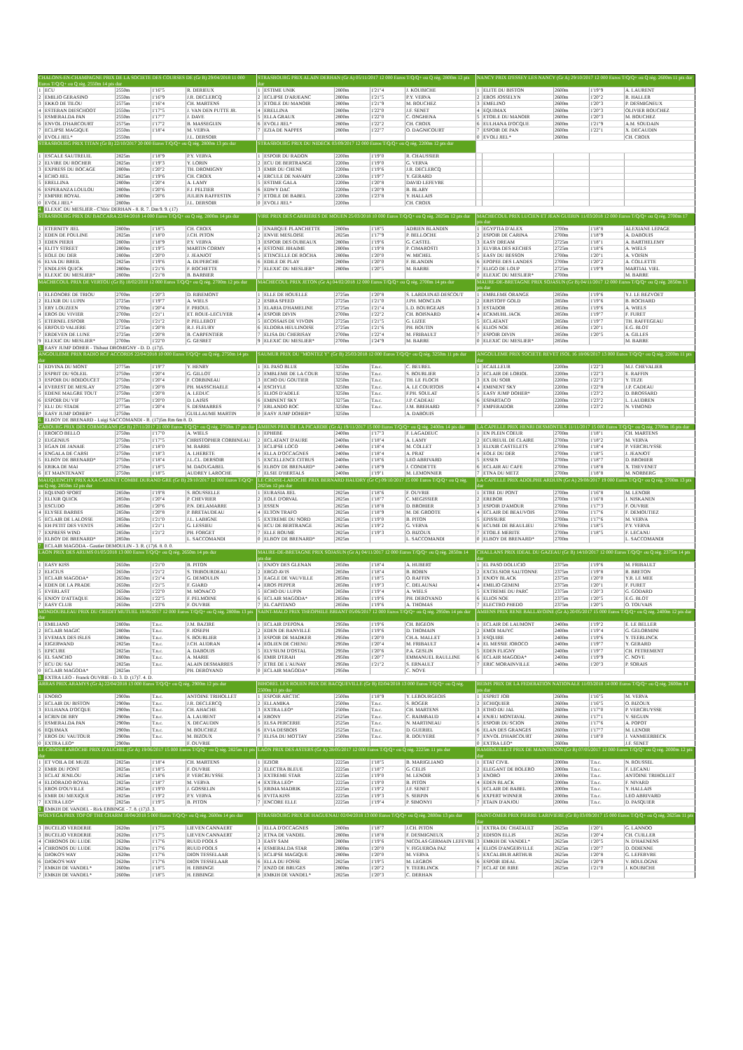| CHALONS-EN-CHAMPAGNE PRIX DE LA SOCIETE DES COURSES DE (Gr B) 29/04/2018 11 000 Euros T/Q/Q+ ou Q rég. 2550m 14 pts dur | | | | | STRASBOURG PRIX ALAIN DERHAN (Gr A) 05/11/2017 12 000 Euros T/Q/Q+ ou Q rég. 2800m 12 pts dur | | | | | NANCY PRIX D'ESSEY LES NANCY (Gr A) 29/10/2017 12 000 Euros T/Q/Q+ ou Q rég. 2600m 11 pts dur | | | | |
| 1 | ECU | 2550m | 1'16"5 | R. DERIEUX | 1 | ESTIME UNIK | 2800m | 1'21"4 | J. KOUBICHE | 1 | ELITE DU BISTON | 2600m | 1'19"9 | A. LAURENT |
| 2 | EMILIO GERASINO | 2550m | 1'16"9 | J.R. DECLERCQ | 2 | ECLIPSE D'ARJEANC | 2800m | 1'21"5 | P.Y. VERVA | 2 | EROS JOSSELYN | 2600m | 1'20"2 | R. HALLER |
| 3 | EKKO DE TILOU | 2575m | 1'16"4 | CH. MARTENS | 3 | ETOILE DU MANOIR | 2800m | 1'21"9 | M. BOUCHEZ | 3 | EMELINO | 2600m | 1'20"3 | P. DESMIGNEUX |
| 4 | ESTEBAN DIESCHOOT | 2550m | 1'17"5 | J. VAN DEN PUTTE JR. | 4 | ERELLINA | 2800m | 1'22"0 | J.F. SENET | 4 | EQUIMAX | 2600m | 1'20"3 | OLIVIER BOUCHEZ |
| 5 | ESMERALDA PAN | 2550m | 1'17"7 | J. DAVE | 5 | ELLA GRAUX | 2800m | 1'22"0 | C. ONGHENA | 5 | ETOILE DU MANOIR | 2600m | 1'20"3 | M. BOUCHEZ |
| 6 | ENVOL D'HARCOURT | 2575m | 1'17"2 | B. MASSEGUIN | 6 | EVOLI JIEL* | 2800m | 1'22"2 | CH. CROIX | 6 | EULHANA D'OCQUE | 2600m | 1'21"9 | A.M. SOUDAIN |
| 7 | ECLIPSE MAGIQUE | 2550m | 1'18"4 | M. VERVA | 7 | EZIA DE NAPPES | 2800m | 1'22"7 | O. DAGNICOURT | 7 | ESPOIR DE PAN | 2600m | 1'22"1 | X. DECAUDIN |
| 0 | EVOLI JIEL* | 2550m | | J.L. DERSOIR | | | | | | 0 | EVOLI JIEL* | 2600m | | CH. CROIX |
| STRASBOURG PRIX TITAN (Gr B) 22/10/2017 20 000 Euros T/Q/Q+ ou Q rég. 2800m 13 pts dur | | | | | STRASBOURG PRIX DU NIDECK 03/09/2017 12 000 Euros T/Q/Q+ ou Q rég. 2200m 12 pts dur | | | | | | | | | |
| 1 | ESCALE SAUTREUIL | 2825m | 1'18"9 | P.Y. VERVA | 1 | ESPOIR DU RADON | 2200m | 1'19"0 | R. CHAUSSIER | | | | | |
| 2 | ELVIRE DU ROCHER | 2825m | 1'19"3 | Y. LORIN | 2 | ECU DE BERTRANGE | 2200m | 1'19"0 | G. VERVA | | | | | |
| 3 | EXPRESS DU BOCAGE | 2800m | 1'20"2 | TH. DROMIGNY | 3 | EMIR DU CHENE | 2200m | 1'19"6 | J.R. DECLERCQ | | | | | |
| 4 | ECHO JIEL | 2825m | 1'19"6 | CH. CROIX | 4 | ERCULE DE NAVARY | 2200m | 1'19"7 | Y. GERARD | | | | | |
| 5 | ERELLINA | 2800m | 1'20"4 | A. LAMY | 5 | ESTIME GALA | 2200m | 1'20"8 | DAVID LEFEVRE | | | | | |
| 6 | ESPERANZA LOULOU | 2800m | 1'20"6 | F.J. PELTIER | 6 | EDWY DAC | 2200m | 1'20"9 | B. BLARY | | | | | |
| 7 | EMPIRE ROYAL | 2800m | 1'20"6 | JULIEN RAFFESTIN | 7 | ETOILE DE BABEL | 2200m | 1'23"8 | Y. HALLAIS | | | | | |
| 0 | EVOLI JIEL* | 2800m | | J.L. DERSOIR | 0 | EVOLI JIEL* | 2200m | | CH. CROIX | | | | | |
| 4 | ELEXIC DU MESLIER - C?dric DERHAN - 8. R. 7. Dm 9. 9. (17) | | | | | | | | | | | | | |
| STRASBOURG PRIX DU BACCARA 22/04/2018 14 000 Euros T/Q/Q+ ou Q rég. 2800m 14 pts dur | | | | | VIRE PRIX DES CARRIERES DE MOUEN 25/03/2018 10 000 Euros T/Q/Q+ ou Q rég. 2825m 12 pts dur | | | | | MACHECOUL PRIX LUCIEN ET JEAN GUERIN 11/03/2018 12 000 Euros T/Q/Q+ ou Q rég. 2700m 17 pts dur | | | | |
| 1 | ETERNITY JIEL | 2800m | 1'18"5 | CH. CROIX | 1 | ENARQUE PLANCHETTE | 2800m | 1'18"5 | ADRIEN BLANDIN | 1 | EGYPTIA D'ALEX | 2700m | 1'18"8 | ALEXIANE LEPAGE |
| 2 | EDEN DE POULINE | 2825m | 1'18"0 | J.CH. PITON | 2 | ENVIE MESLOISE | 2825m | 1'17"9 | P. BELLOCHE | 2 | ESPOIR DE CARINA | 2700m | 1'18"9 | A. DABOUIS |
| 3 | EDEN PIERJI | 2800m | 1'18"9 | P.Y. VERVA | 3 | ESPOIR DES OUBEAUX | 2800m | 1'19"6 | G. CASTEL | 3 | EASY DREAM | 2725m | 1'18"1 | A. BARTHELEMY |
| 4 | ELITY STREET | 2800m | 1'19"5 | MARTIN CORMY | 4 | ESTONIE JIHAIME | 2800m | 1'19"8 | P. CIMAROSTI | 3 | ELVIRA DES KECHES | 2725m | 1'18"6 | A. WIELS |
| 5 | EOLE DU DER | 2800m | 1'20"0 | J. JEANJOT | 5 | ETINCELLE DE ROCHA | 2800m | 1'20"0 | W. MICHEL | 5 | EASY DU BESSON | 2700m | 1'20"1 | A. VOISIN |
| 6 | ELVA DU BREIL | 2825m | 1'19"6 | A. DUPERCHE | 6 | EDILE DE PLAY | 2800m | 1'20"0 | F. BLANDIN | 6 | EPOPEE DES LANDES | 2700m | 1'20"2 | A. COLLETTE |
| 7 | ENDLESS QUICK | 2800m | 1'21"6 | F. ROCHETTE | 7 | ELEXIC DU MESLIER* | 2800m | 1'20"5 | M. BARRE | 7 | ELIGO DE LOUP | 2725m | 1'19"9 | MARTIAL VIEL |
| 8 | ELEXIC DU MESLIER* | 2800m | 1'21"8 | B. BARBIER | | | | | | 0 | ELEXIC DU MESLIER* | 2700m | | M. BARRE |
| MACHECOUL PRIX DE VERTOU (Gr B) 18/02/2018 12 000 Euros T/Q/Q+ ou Q rég. 2700m 12 pts dur | | | | | MACHECOUL PRIX JETON (Gr A) 04/02/2018 12 000 Euros T/Q/Q+ ou Q rég. 2700m 14 pts dur | | | | | MAURE-DE-BRETAGNE PRIX SOJASUN (Gr B) 04/11/2017 12 000 Euros T/Q/Q+ ou Q rég. 2850m 13 pts dur | | | | |
| 1 | ELEONORE DE TRIOU | 2700m | 1'20"3 | D. RIBEMONT | 1 | ELLE DE HOUELLE | 2725m | 1'20"8 | S. LARDUINAT-DESCOUT | 1 | EMBLEME ORANGE | 2850m | 1'19"6 | Y.J. LE BEZVOET |
| 2 | ELIXIR DU LUPIN | 2725m | 1'19"7 | A. WIELS | 2 | ESIRA SPEED | 2725m | 1'21"0 | J.PH. MONCLIN | 2 | ERISTOFF GOLD | 2850m | 1'19"6 | B. ROCHARD |
| 3 | ERY LOUZEEN | 2700m | 1'20"4 | F. PRIOUL | 3 | ELARIA D'HAMELINE | 2725m | 1'21"4 | L.D. BOURGEAIS | 3 | ESTADOR | 2850m | 1'19"6 | A. WIELS |
| 4 | EROS DU VIVIER | 2700m | 1'21"1 | ET. ROUE-LECUYER | 4 | ESPOIR DIVIN | 2700m | 1'22"2 | CH. BOISNARD | 4 | ECKMUHL JACK | 2850m | 1'19"7 | F. FURET |
| 5 | ETERNEL ESPOIR | 2700m | 1'21"2 | P. PELLEROT | 5 | ECOSSAIS DE VIVOIN | 2725m | 1'21"5 | G. LIZEE | 5 | ECLATANT | 2850m | 1'19"7 | TH. RAFFEGEAU |
| 6 | ERFOUD VALIERE | 2725m | 1'20"8 | R.J. FLEURY | 6 | ELDORA HEULINOISE | 2725m | 1'21"6 | PH. BOUTIN | 6 | ELIOS NOE | 2850m | 1'20"1 | E.G. BLOT |
| 7 | ERDEVEN DE LUNE | 2725m | 1'20"8 | B. CARPENTIER | 7 | ELISA DU CHERISAY | 2700m | 1'22"4 | M. FRIBAULT | 7 | ESPOIR DIVIN | 2850m | 1'20"5 | A. GILLES |
| 9 | ELEXIC DU MESLIER* | 2700m | 1'22"0 | G. GESRET | 9 | ELEXIC DU MESLIER* | 2700m | 1'24"9 | M. BARRE | 0 | ELEXIC DU MESLIER* | 2850m | | M. BARRE |
| 5 | EASY JUMP DOHER - Thibaut DROMIGNY - D. D. (17)5. | | | | | | | | | | | | | |
| ANGOULEME PRIX RADIO RCF ACCORDS 22/04/2018 10 000 Euros T/Q/Q+ ou Q rég. 2750m 14 pts dur | | | | | SAUMUR PRIX DU "MONTEZ Y" (Gr B) 25/03/2018 12 000 Euros T/Q/Q+ ou Q rég. 3250m 11 pts dur | | | | | ANGOULEME PRIX SOCIETE REVET ISOL 16 18/06/2017 13 000 Euros T/Q/Q+ ou Q rég. 2200m 11 pts dur | | | | |
| 1 | EDVINA DU MONT | 2775m | 1'19"7 | Y. HENRY | 1 | EL PASO BLUE | 3250m | T.n.c. | C. BEUREL | 1 | ECAILLEUR | 2200m | 1'22"3 | M.J. CHEVALIER |
| 2 | ESPRIT DU SOLEIL | 2750m | 1'20"4 | G. GILLOT | 2 | EMBLEME DE LA COUR | 3250m | T.n.c. | S. BOURLIER | 2 | ECLAIR DE LORIOL | 2200m | 1'22"3 | E. RAFFIN |
| 3 | ESPOIR DU BOIDOUCET | 2750m | 1'20"4 | F. CORBINEAU | 3 | ECHO DU GOUTIER | 3250m | T.n.c. | TH. LE FLOCH | 3 | EX DU SOIR | 2200m | 1'22"3 | Y. TEZE |
| 4 | EVEREST DE MESLAY | 2750m | 1'20"8 | PH. MASSCHAELE | 4 | ESCHYLE | 3250m | T.n.c. | A. LE COURTOIS | 4 | EMINENT SKY | 2200m | 1'22"8 | J.P. CADEAU |
| 5 | EDENE MALGRE TOUT | 2750m | 1'20"8 | A. LEDUC | 5 | ELIOS D'ADELE | 3250m | T.n.c. | F.PH. SOULAT | 5 | EASY JUMP DOHER* | 2200m | 1'23"2 | D. BROSSARD |
| 6 | ESPOIR DU VIF | 2775m | 1'20"0 | D. LAISIS | 6 | EMINENT SKY | 3275m | T.n.c. | J.P. CADEAU | 6 | ESPARTACO | 2200m | 1'23"2 | L. LAUDREN |
| 7 | ELU DU STADE | 2775m | 1'20"4 | S. DESMARRES | 7 | ERLANDO ROC | 3250m | T.n.c. | J.M. BREHARD | 7 | EMPERADOR | 2200m | 1'23"2 | N. VIMOND |
| 0 | EASY JUMP DOHER* | 2750m | | GUILLAUME MARTIN | 0 | EASY JUMP DOHER* | 3250m | | A. DABOUIS | | | | | |
| 6 | ELBOY DE BRENARD - Luigi SACCOMANDI - R. (17)5m Rm 6m 8. D. | | | | | | | | | | | | | |
| CABOURG PRIX DES CORMORANS (Gr B) 27/11/2017 21 000 Euros T/Q/Q+ ou Q rég. 2750m 17 pts dur | | | | | AMIENS PRIX DE LA PICARDIE (Gr A) 19/11/2017 15 000 Euros T/Q/Q+ ou Q rég. 2400m 14 pts dur | | | | | LA CAPELLE PRIX HENRI DESMONTILS 11/11/2017 15 000 Euros T/Q/Q+ ou Q rég. 2700m 16 pts dur | | | | |
| 1 | EROICO BELLO | 2750m | 1'17"0 | A. WIELS | 1 | EPHEBE | 2400m | 1'17"3 | F. LAGADEUC | 1 | EN PLEIN COEUR | 2700m | 1'18"1 | CH. MARTENS |
| 2 | EUGENIUS | 2750m | 1'17"5 | CHRISTOPHER CORBINEAU | 2 | ECLATANT D'AURE | 2400m | 1'18"4 | A. LAMY | 2 | ECUREUIL DE CLAIRE | 2700m | 1'18"2 | M. VERVA |
| 3 | EGAN DE JANAIE | 2750m | 1'18"0 | M. BARRE | 3 | ECLIPSE LOCO | 2400m | 1'18"4 | M. COLLET | 3 | ELIXIR CASTELETS | 2700m | 1'18"4 | P. VERCRUYSSE |
| 4 | ENGALA DE CARSI | 2750m | 1'18"3 | A. LHERETE | 4 | ELLA D'OCCAGNES | 2400m | 1'18"4 | A. PRAT | 4 | EOLE DU DER | 2700m | 1'18"5 | J. JEANJOT |
| 5 | ELBOY DE BRENARD* | 2750m | 1'18"4 | J.L.CL. DERSOIR | 5 | EXCELLENCE CITRUS | 2400m | 1'18"6 | LEO ABRIVARD | 5 | ESSEN | 2700m | 1'18"7 | D. BROHIER |
| 6 | ERIKA DE MAI | 2750m | 1'18"5 | M. DAOUGABEL | 6 | ELBOY DE BRENARD* | 2400m | 1'18"9 | J. CONDETTE | 6 | ECLAIR AU CAFE | 2700m | 1'18"8 | X. THEVENET |
| 6 | ET MAINTENANT | 2750m | 1'18"5 | AUDREY LAROCHE | 7 | ELSIE D'HERTALS | 2400m | 1'19"1 | M. LEMONNIER | 7 | ETNA DU METZ | 2700m | 1'18"8 | M. NORBERG |
| MAUQUENCHY PRIX AXA CABINET COMBE DURAND GRE (Gr B) 29/10/2017 12 000 Euros T/Q/Q+ ou Q rég. 2850m 12 pts dur | | | | | LE CROISE-LAROCHE PRIX BERNARD HAUDRY (Gr C) 09/10/2017 15 000 Euros T/Q/Q+ ou Q rég. 2825m 12 pts dur | | | | | LA CAPELLE PRIX ADOLPHE ARDUIN (Gr A) 29/08/2017 19 000 Euros T/Q/Q+ ou Q rég. 2700m 13 pts dur | | | | |
| 1 | EQUINIO SPORT | 2850m | 1'19"8 | S. ROUSSELLE | 1 | EURASIA JIEL | 2825m | 1'18"6 | F. OUVRIE | 1 | ETRE DU PONT | 2700m | 1'16"8 | M. LENOIR |
| 2 | ELIXIR QUICK | 2850m | 1'20"4 | P. CHEVRIER | 2 | EOLE D'ORVAL | 2825m | 1'18"7 | C. MEGISSIER | 2 | EREBOR | 2700m | 1'16"8 | J. NISKANEN |
| 3 | ESCUDO | 2850m | 1'20"6 | P.N. DELAMARRE | 3 | ESSEN | 2825m | 1'18"8 | D. BROHIER | 3 | ESPOIR D'AMOUR | 2700m | 1'17"3 | F. OUVRIE |
| 4 | ELYSEE BARBES | 2850m | 1'20"8 | P. BRETAUDEAU | 4 | ELTON TRAFO | 2825m | 1'18"9 | M. DE GROOTE | 4 | ECLAIR DE BEAUVOIS | 2700m | 1'17"6 | F. DEMOUTIEZ |
| 5 | ECLAIR DE LALOSSE | 2850m | 1'21"0 | J.L. LABIGNE | 5 | EXTREME DU NORD | 2825m | 1'19"0 | B. PITON | 5 | EPISSURE | 2700m | 1'17"6 | M. VERVA |
| 6 | EH PETIT DES VENTS | 2850m | 1'21"1 | G. LESSIEU | 6 | ECU DE BERTRANGE | 2825m | 1'19"2 | G. VERVA | 6 | ECUME DE BEAULIEU | 2700m | 1'18"5 | P.Y. VERVA |
| 7 | EXPRESS WIND | 2850m | 1'21"2 | PH. FORGET | 7 | ELLE BOUME | 2825m | 1'19"3 | O. BIZOUX | 7 | ETOILE MERITE | 2700m | 1'18"5 | F. LECANU |
| 0 | ELBOY DE BRENARD* | 2850m | | L. SACCOMANDI | 0 | ELBOY DE BRENARD* | 2825m | | L. SACCOMANDI | 0 | ELBOY DE BRENARD* | 2700m | | L. SACCOMANDI |
| 7 | ECLAIR MAGODA - Gautier DEMOULIN - 3. R. (17)6. 8. 0. 0. | | | | | | | | | | | | | |
| LAON PRIX DES ARUMS 01/05/2018 13 000 Euros T/Q/Q+ ou Q rég. 2650m 14 pts dur | | | | | MAURE-DE-BRETAGNE PRIX SOJASUN (Gr A) 04/11/2017 12 000 Euros T/Q/Q+ ou Q rég. 2850m 14 pts dur | | | | | CHALLANS PRIX IDEAL DU GAZEAU (Gr B) 14/10/2017 12 000 Euros T/Q/Q+ ou Q rég. 2375m 14 pts dur | | | | |
| 1 | EASY KISS | 2650m | 1'21"0 | B. PITON | 1 | ENJOY DES GLENAN | 2850m | 1'18"4 | A. HUBERT | 1 | EL PASO DOLUCIO | 2375m | 1'19"6 | M. FRIBAULT |
| 2 | ELICIUS | 2650m | 1'21"2 | S. TRIBOURDEAU | 2 | ERGO AVIS | 2850m | 1'18"4 | B. ROBIN | 2 | EXCELSIOR SAUTONNE | 2375m | 1'19"8 | R. BRETON |
| 3 | ECLAIR MAGODA* | 2650m | 1'21"4 | G. DEMOULIN | 3 | EAGLE DE VAUVILLE | 2850m | 1'18"5 | O. RAFFIN | 3 | ENJOY BLACK | 2375m | 1'20"0 | Y.R. LE MEE |
| 4 | EDEN DE LA PRADE | 2650m | 1'21"5 | F. GIARD | 4 | EROS PEPPER | 2850m | 1'19"3 | C. DELAUNAI | 4 | EMILIO GEMINI | 2375m | 1'20"1 | F. FURET |
| 5 | EVERLAST | 2650m | 1'22"0 | M. MONACO | 5 | ECHO DU LUPIN | 2850m | 1'19"4 | A. WIELS | 5 | EXTREME DU PARC | 2375m | 1'20"3 | G. GODARD |
| 6 | ENJOY D'ATTAQUE | 2650m | 1'22"5 | F. PELMOINE | 6 | ECLAIR MAGODA* | 2850m | 1'19"6 | PH. DEROYAND | 6 | ELIOS NOE | 2375m | 1'20"5 | E.G. BLOT |
| 7 | EASY CLUB | 2650m | 1'23"6 | F. OUVRIE | 7 | EL CAPITANO | 2850m | 1'19"6 | A. THOMAS | 7 | ELECTRO PHEDO | 2375m | 1'20"5 | O. TOUVAIS |
| MONDOUBLEAU PRIX DU CREDIT MUTUEL 18/06/2017 12 000 Euros T/Q/Q+ ou Q rég. 2800m 13 pts dur | | | | | SAINT-MALO PRIX THEOPHILE BRIANT 05/06/2017 12 000 Euros T/Q/Q+ ou Q rég. 2950m 14 pts dur | | | | | AMIENS PRIX RENE BALLAVOINE (Gr A) 20/05/2017 15 000 Euros T/Q/Q+ ou Q rég. 2400m 12 pts dur | | | | |
| 1 | EMILIANO | 2800m | T.n.c. | J.M. BAZIRE | 1 | ECLAIR D'EPONA | 2950m | 1'19"6 | CH. BIGEON | 1 | ECLAIR DE LAUMONT | 2400m | 1'19"2 | E. LE BELLER |
| 2 | ECLAIR MAGIC | 2800m | T.n.c. | F. JOSEPH | 2 | EDEN DE BANVILLE | 2950m | 1'19"6 | D. THOMAIN | 2 | EMOI MAJYC | 2400m | 1'19"4 | G. GELORMINI |
| 3 | EVEMAX DES ISLES | 2800m | T.n.c. | S. BOURLIER | 3 | ESPOIR DE MADKER | 2950m | 1'20"0 | CH.A. MALLET | 3 | ESQUIRE | 2400m | 1'19"6 | Y. TEERLINCK |
| 4 | EIGERWAND | 2825m | T.n.c. | J.CH. AUDRAN | 4 | EOLIEN DE CHENU | 2950m | 1'20"4 | M. FRIBAULT | 4 | EL MESSIE JOROCO | 2400m | 1'19"7 | Y. GERARD |
| 5 | EPICURE | 2825m | T.n.c. | A. DABOUIS | 5 | ELYSIUM D'OSTAL | 2950m | 1'20"6 | P.A. GESLIN | 5 | EDEN FLIGNY | 2400m | 1'19"7 | CH. PETREMENT |
| 6 | EL SANCHO | 2800m | T.n.c. | A. MARIE | 6 | EMIR D'ERAH | 2950m | 1'20"7 | EMMANUEL RAULLINE | 6 | ECLAIR MAGODA* | 2400m | 1'19"9 | C. NOVE |
| 7 | ECU DU SAJ | 2825m | T.n.c. | ALAIN DESMARRES | 7 | ETRE DE L'AUNAY | 2950m | 1'21"2 | S. ERNAULT | 7 | ERIC MORAINVILLE | 2400m | 1'20"3 | P. SORAIS |
| 0 | ECLAIR MAGODA* | 2825m | | PH. DEROYAND | 0 | ECLAIR MAGODA* | 2950m | | C. NOVE | | | | | |
| 8 | EXTRA LEO - Franck OUVRIE - D. 3. D. (17)7. 4. D. | | | | | | | | | | | | | |
| ARRAS PRIX ARAMYS (Gr A) 22/04/2018 13 000 Euros T/Q/Q+ ou Q rég. 2900m 12 pts dur | | | | | BIHOREL LES ROUEN PRIX DE BACQUEVILLE (Gr B) 02/04/2018 13 000 Euros T/Q/Q+ ou Q rég. 2500m 11 pts dur | | | | | REIMS PRIX DE LA FEDERATION NATIONALE 11/03/2018 14 000 Euros T/Q/Q+ ou Q rég. 2600m 14 pts dur | | | | |
| 1 | ENORO | 2900m | T.n.c. | ANTOINE TRIHOLLET | 1 | ESPOIR ARCTIC | 2500m | 1'18"9 | Y. LEBOURGEOIS | 1 | ESPRIT JOB | 2600m | 1'16"5 | M. VERVA |
| 2 | ECLAIR DU BISTON | 2900m | T.n.c. | J.R. DECLERCQ | 2 | ELLAMIKA | 2500m | T.n.c. | S. ROGER | 2 | ECHIQUIER | 2600m | 1'16"5 | O. BIZOUX |
| 3 | EULHANA D'OCQUE | 2900m | T.n.c. | CH. AHACHE | 3 | EXTRA LEO* | 2500m | T.n.c. | CH. MARTENS | 3 | ETHO DU JAL | 2600m | 1'17"0 | P. VERCRUYSSE |
| 4 | ECRIN DE BRY | 2900m | T.n.c. | A. LAURENT | 4 | EBONY | 2525m | T.n.c. | C. RAIMBAUD | 4 | ENJEU MONTAVAL | 2600m | 1'17"1 | V. SEGUIN |
| 5 | ESMERALDA PAN | 2900m | T.n.c. | X. DECAUDIN | 5 | ELSA PERCERIE | 2525m | T.n.c. | N. MARTINEAU | 5 | ESPOIR DU SCION | 2600m | 1'17"6 | A. POPOT |
| 6 | EQUIMAX | 2900m | T.n.c. | M. BOUCHEZ | 6 | EVIA DESBOIS | 2525m | T.n.c. | D. GUERIEL | 6 | ELAN DES GRANGES | 2600m | 1'17"7 | M. LENOIR |
| 7 | EROS DU VAUTOUR | 2900m | T.n.c. | M. BIZOUX | 7 | ELISA DU MOTTAY | 2500m | T.n.c. | R. DOUYERE | 7 | ENVOL D'HARCOURT | 2600m | 1'18"0 | J. VANMEERBECK |
| 0 | EXTRA LEO* | 2900m | | F. OUVRIE | | | | | | 0 | EXTRA LEO* | 2600m | | J.F. SENET |
| LE CROISE-LAROCHE PRIX D'AUCHEL (Gr A) 19/06/2017 15 000 Euros T/Q/Q+ ou Q rég. 2825m 11 pts dur | | | | | LAON PRIX DES ASTERS (Gr A) 28/05/2017 12 000 Euros T/Q/Q+ ou Q rég. 2225m 11 pts dur | | | | | RAMBOUILLET PRIX DE MAINTENON (Gr B) 07/05/2017 12 000 Euros T/Q/Q+ ou Q rég. 2000m 12 pts dur | | | | |
| 1 | ET VOILA DE MUZE | 2825m | 1'18"4 | CH. MARTENS | 1 | EZIOR | 2225m | 1'18"5 | B. MARIGLIANO | 1 | ETAT CIVIL | 2000m | T.n.c. | N. ROUSSEL |
| 2 | EMIR DU PONT | 2825m | 1'18"5 | F. OUVRIE | 2 | ELECTRA BLEUE | 2225m | 1'18"7 | G. CELIS | 2 | ELEGANT DE BOLERO | 2000m | T.n.c. | F. LECANU |
| 3 | ECLAT JENILOU | 2825m | 1'18"6 | P. VERCRUYSSE | 3 | EXTREME STAR | 2225m | 1'19"0 | M. LENOIR | 3 | ENORO | 2000m | T.n.c. | ANTOINE TRIHOLLET |
| 4 | ELDORADO ROYAL | 2825m | 1'18"7 | M. VERVA | 4 | EXTRA LEO* | 2225m | 1'19"0 | B. PITON | 4 | EDEN BLACK | 2000m | T.n.c. | F. NIVARD |
| 5 | EROS D'OUVILLE | 2825m | 1'19"0 | J. GOSSELIN | 5 | ERIMA MADRIK | 2225m | 1'19"2 | J.F. SENET | 5 | ECLAIR DE BABEL | 2000m | T.n.c. | Y. HALLAIS |
| 6 | EMIR DU MEXIQUE | 2825m | 1'19"2 | P.Y. VERVA | 6 | EVITA KISS | 2225m | 1'19"3 | S. SERPIN | 6 | EXPERT WINNER | 2000m | T.n.c. | LEO ABRIVARD |
| 7 | EXTRA LEO* | 2825m | 1'19"5 | B. PITON | 7 | ENCORE ELLE | 2225m | 1'19"4 | P. SIMONYI | 7 | ETAIN D'ANJOU | 2000m | T.n.c. | D. PASQUIER |
| 9 | EMKIH DE VANDEL - Rick EBBINGE - 7. 8. (17)3. 3. | | | | | | | | | | | | | |
| WOLVEGA PRIX TOP OF THE CHARM 18/04/2018 5 000 Euros T/Q/Q+ ou Q rég. 2600m 14 pts dur | | | | | STRASBOURG PRIX DE HAGUENAU 02/04/2018 13 000 Euros T/Q/Q+ ou Q rég. 2800m 13 pts dur | | | | | SAINT-OMER PRIX PIERRE LARIVIERE (Gr B) 03/09/2017 15 000 Euros T/Q/Q+ ou Q rég. 2625m 11 pts dur | | | | |
| 3 | BUCELIO VERDERIE | 2620m | 1'17"5 | LIEVEN CANNAERT | 1 | ELLA D'OCCAGNES | 2800m | 1'18"7 | J.CH. PITON | 1 | EXTRA DU CHATAULT | 2625m | 1'20"1 | G. LANNOO |
| 3 | BUCELIO VERDERIE | 2620m | 1'17"5 | LIEVEN CANNAERT | 2 | ETNA DE VANDEL | 2800m | 1'18"8 | F. DESMIGNEUX | 2 | EDISON ELLIS | 2625m | 1'20"4 | CH. CUILLER |
| 4 | CHRONOS DU LUDE | 2620m | 1'17"6 | RUUD POOLS | 3 | EASY SAM | 2800m | 1'19"6 | NICOLAS GERMAIN LEFEVRE | 3 | EMKIH DE VANDEL* | 2625m | 1'20"5 | N. D'HAENENS |
| 4 | CHRONOS DU LUDE | 2620m | 1'17"6 | RUUD POOLS | 4 | ESMERALDA STAR | 2800m | 1'20"0 | V. FIGUEROA PAZ | 4 | ELIOS D'ANGERVILLE | 2625m | 1'20"7 | D. ODIENNE |
| 6 | DJOKO'S WAY | 2620m | 1'17"6 | DION TESSELAAR | 5 | ECLIPSE MAGIQUE | 2800m | 1'20"0 | M. VERVA | 5 | EXCALIBUR ARTHUR | 2625m | 1'20"8 | G. LEFEBVRE |
| 6 | DJOKO'S WAY | 2620m | 1'17"6 | DION TESSELAAR | 6 | ELLA DU FOSSE | 2825m | 1'19"5 | M. LEGROS | 6 | ESPOIR IDEAL | 2625m | 1'20"9 | V. BOULOGNE |
| 7 | EMKIH DE VANDEL* | 2600m | 1'18"5 | H. EBBINGE | 7 | ENZO DE BRUGES | 2800m | 1'20"2 | Y. TEERLINCK | 7 | ECLAT DE RIRE | 2625m | 1'21"0 | J. KOUBICHE |
| 7 | EMKIH DE VANDEL* | 2600m | 1'18"5 | H. EBBINGE | 8 | EMKIH DE VANDEL* | 2825m | 1'20"3 | C. DERHAN | | | | | |